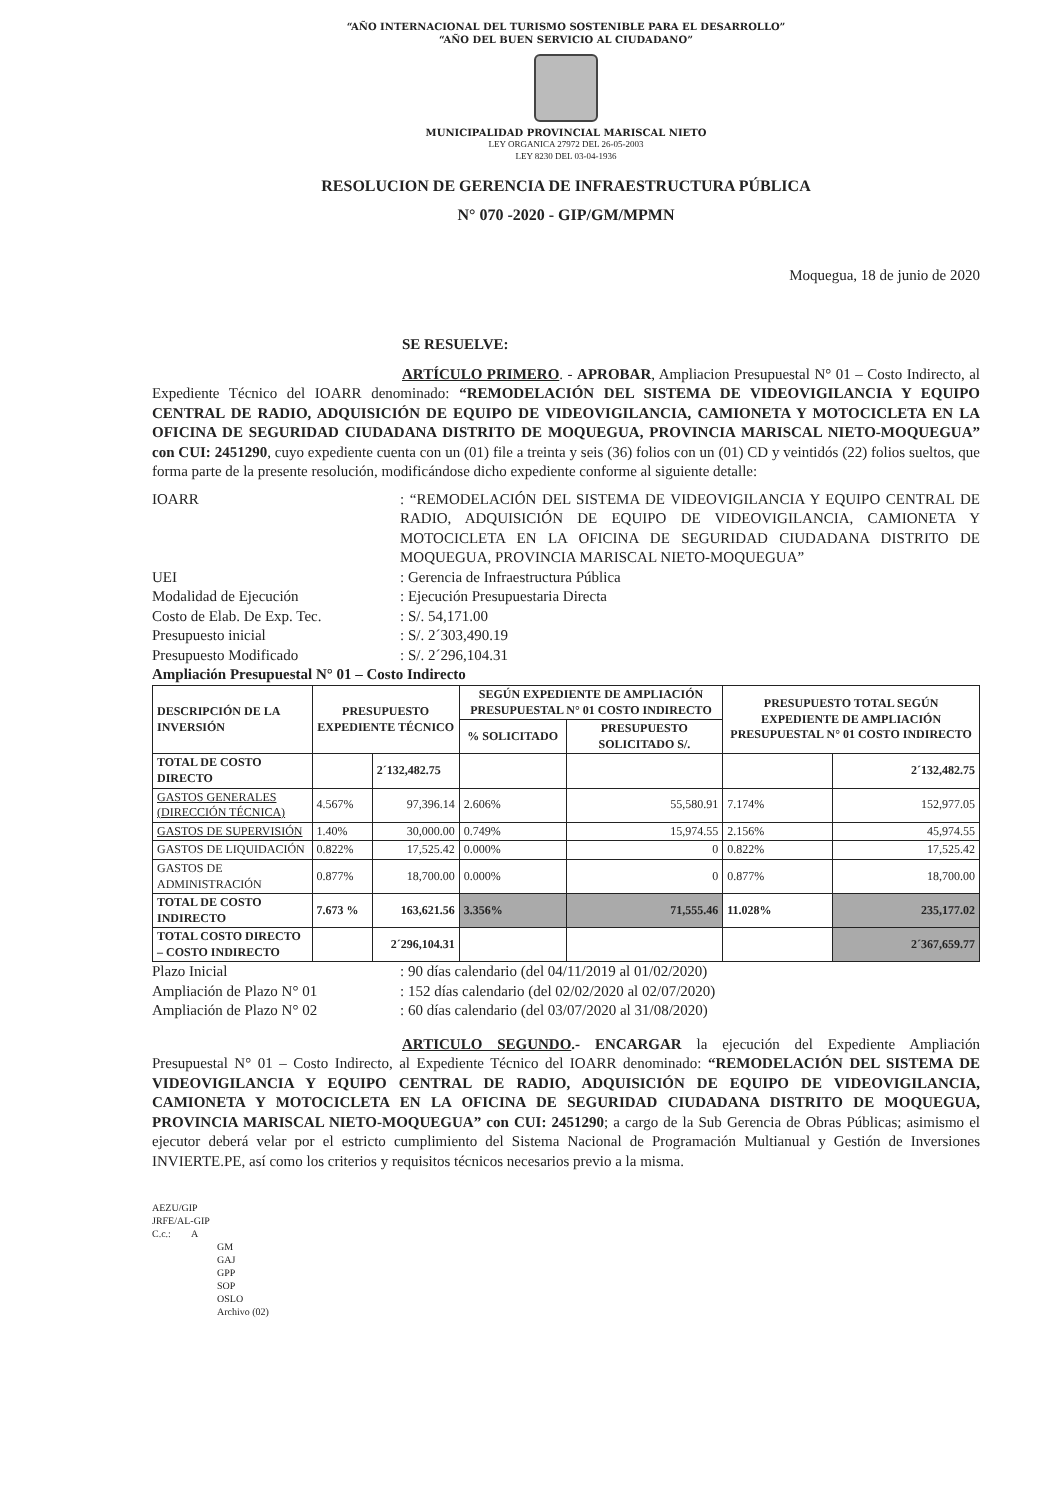“AÑO INTERNACIONAL DEL TURISMO SOSTENIBLE PARA EL DESARROLLO”
“AÑO DEL BUEN SERVICIO AL CIUDADANO”
MUNICIPALIDAD PROVINCIAL MARISCAL NIETO
LEY ORGANICA 27972 DEL 26-05-2003
LEY 8230 DEL 03-04-1936
RESOLUCION DE GERENCIA DE INFRAESTRUCTURA PÚBLICA
N° 070 -2020 - GIP/GM/MPMN
Moquegua, 18 de junio de 2020
SE RESUELVE:
ARTÍCULO PRIMERO. - APROBAR, Ampliacion Presupuestal N° 01 – Costo Indirecto, al Expediente Técnico del IOARR denominado: “REMODELACIÓN DEL SISTEMA DE VIDEOVIGILANCIA Y EQUIPO CENTRAL DE RADIO, ADQUISICIÓN DE EQUIPO DE VIDEOVIGILANCIA, CAMIONETA Y MOTOCICLETA EN LA OFICINA DE SEGURIDAD CIUDADANA DISTRITO DE MOQUEGUA, PROVINCIA MARISCAL NIETO-MOQUEGUA” con CUI: 2451290, cuyo expediente cuenta con un (01) file a treinta y seis (36) folios con un (01) CD y veintidós (22) folios sueltos, que forma parte de la presente resolución, modificándose dicho expediente conforme al siguiente detalle:
IOARR
: “REMODELACIÓN DEL SISTEMA DE VIDEOVIGILANCIA Y EQUIPO CENTRAL DE RADIO, ADQUISICIÓN DE EQUIPO DE VIDEOVIGILANCIA, CAMIONETA Y MOTOCICLETA EN LA OFICINA DE SEGURIDAD CIUDADANA DISTRITO DE MOQUEGUA, PROVINCIA MARISCAL NIETO-MOQUEGUA”
UEI
: Gerencia de Infraestructura Pública
Modalidad de Ejecución
: Ejecución Presupuestaria Directa
Costo de Elab. De Exp. Tec.
: S/. 54,171.00
Presupuesto inicial
: S/. 2´303,490.19
Presupuesto Modificado
: S/. 2´296,104.31
Ampliación Presupuestal N° 01 – Costo Indirecto
| DESCRIPCIÓN DE LA INVERSIÓN | PRESUPUESTO EXPEDIENTE TÉCNICO | | SEGÚN EXPEDIENTE DE AMPLIACIÓN PRESUPUESTAL N° 01 COSTO INDIRECTO | | PRESUPUESTO TOTAL SEGÚN EXPEDIENTE DE AMPLIACIÓN PRESUPUESTAL N° 01 COSTO INDIRECTO | |
| --- | --- | --- | --- | --- | --- | --- |
| | | | % SOLICITADO | PRESUPUESTO SOLICITADO S/. | | |
| TOTAL DE COSTO DIRECTO | | 2´132,482.75 | | | | 2´132,482.75 |
| GASTOS GENERALES (DIRECCIÓN TÉCNICA) | 4.567% | 97,396.14 | 2.606% | 55,580.91 | 7.174% | 152,977.05 |
| GASTOS DE SUPERVISIÓN | 1.40% | 30,000.00 | 0.749% | 15,974.55 | 2.156% | 45,974.55 |
| GASTOS DE LIQUIDACIÓN | 0.822% | 17,525.42 | 0.000% | 0 | 0.822% | 17,525.42 |
| GASTOS DE ADMINISTRACIÓN | 0.877% | 18,700.00 | 0.000% | 0 | 0.877% | 18,700.00 |
| TOTAL DE COSTO INDIRECTO | 7.673 % | 163,621.56 | 3.356% | 71,555.46 | 11.028% | 235,177.02 |
| TOTAL COSTO DIRECTO – COSTO INDIRECTO | | 2´296,104.31 | | | | 2´367,659.77 |
Plazo Inicial
: 90 días calendario (del 04/11/2019 al 01/02/2020)
Ampliación de Plazo N° 01
: 152 días calendario (del 02/02/2020 al 02/07/2020)
Ampliación de Plazo N° 02
: 60 días calendario (del 03/07/2020 al 31/08/2020)
ARTICULO SEGUNDO.- ENCARGAR la ejecución del Expediente Ampliación Presupuestal N° 01 – Costo Indirecto, al Expediente Técnico del IOARR denominado: “REMODELACIÓN DEL SISTEMA DE VIDEOVIGILANCIA Y EQUIPO CENTRAL DE RADIO, ADQUISICIÓN DE EQUIPO DE VIDEOVIGILANCIA, CAMIONETA Y MOTOCICLETA EN LA OFICINA DE SEGURIDAD CIUDADANA DISTRITO DE MOQUEGUA, PROVINCIA MARISCAL NIETO-MOQUEGUA” con CUI: 2451290; a cargo de la Sub Gerencia de Obras Públicas; asimismo el ejecutor deberá velar por el estricto cumplimiento del Sistema Nacional de Programación Multianual y Gestión de Inversiones INVIERTE.PE, así como los criterios y requisitos técnicos necesarios previo a la misma.
AEZU/GIP
JRFE/AL-GIP
C.c.: A
GM
GAJ
GPP
SOP
OSLO
Archivo (02)